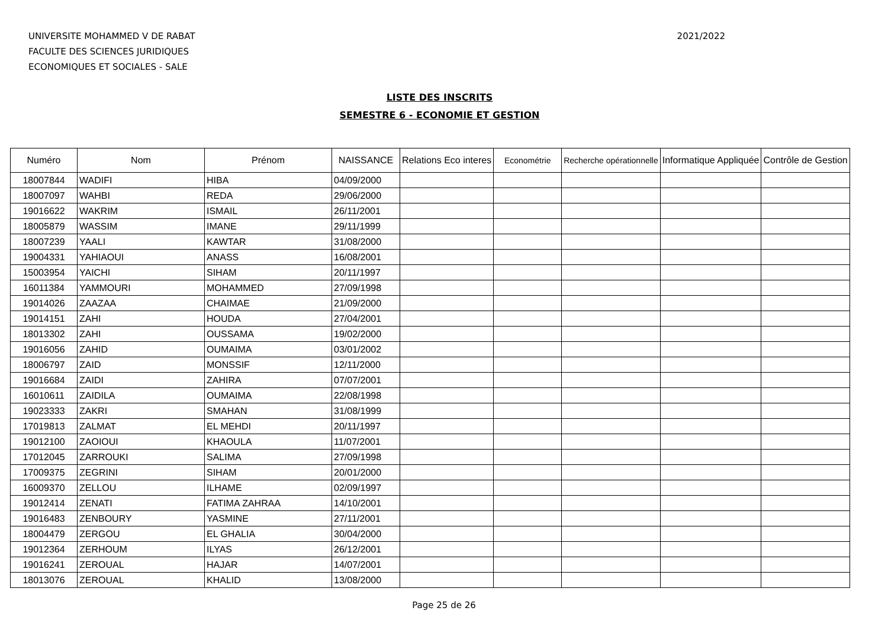UNIVERSITE MOHAMMED V DE RABAT
FACULTE DES SCIENCES JURIDIQUES
ECONOMIQUES ET SOCIALES - SALE
2021/2022
LISTE DES INSCRITS
SEMESTRE 6 - ECONOMIE ET GESTION
| Numéro | Nom | Prénom | NAISSANCE | Relations Eco interes | Econométrie | Recherche opérationnelle | Informatique Appliquée | Contrôle de Gestion |
| --- | --- | --- | --- | --- | --- | --- | --- | --- |
| 18007844 | WADIFI | HIBA | 04/09/2000 | | | | | |
| 18007097 | WAHBI | REDA | 29/06/2000 | | | | | |
| 19016622 | WAKRIM | ISMAIL | 26/11/2001 | | | | | |
| 18005879 | WASSIM | IMANE | 29/11/1999 | | | | | |
| 18007239 | YAALI | KAWTAR | 31/08/2000 | | | | | |
| 19004331 | YAHIAOUI | ANASS | 16/08/2001 | | | | | |
| 15003954 | YAICHI | SIHAM | 20/11/1997 | | | | | |
| 16011384 | YAMMOURI | MOHAMMED | 27/09/1998 | | | | | |
| 19014026 | ZAAZAA | CHAIMAE | 21/09/2000 | | | | | |
| 19014151 | ZAHI | HOUDA | 27/04/2001 | | | | | |
| 18013302 | ZAHI | OUSSAMA | 19/02/2000 | | | | | |
| 19016056 | ZAHID | OUMAIMA | 03/01/2002 | | | | | |
| 18006797 | ZAID | MONSSIF | 12/11/2000 | | | | | |
| 19016684 | ZAIDI | ZAHIRA | 07/07/2001 | | | | | |
| 16010611 | ZAIDILA | OUMAIMA | 22/08/1998 | | | | | |
| 19023333 | ZAKRI | SMAHAN | 31/08/1999 | | | | | |
| 17019813 | ZALMAT | EL MEHDI | 20/11/1997 | | | | | |
| 19012100 | ZAOIOUI | KHAOULA | 11/07/2001 | | | | | |
| 17012045 | ZARROUKI | SALIMA | 27/09/1998 | | | | | |
| 17009375 | ZEGRINI | SIHAM | 20/01/2000 | | | | | |
| 16009370 | ZELLOU | ILHAME | 02/09/1997 | | | | | |
| 19012414 | ZENATI | FATIMA ZAHRAA | 14/10/2001 | | | | | |
| 19016483 | ZENBOURY | YASMINE | 27/11/2001 | | | | | |
| 18004479 | ZERGOU | EL GHALIA | 30/04/2000 | | | | | |
| 19012364 | ZERHOUM | ILYAS | 26/12/2001 | | | | | |
| 19016241 | ZEROUAL | HAJAR | 14/07/2001 | | | | | |
| 18013076 | ZEROUAL | KHALID | 13/08/2000 | | | | | |
Page 25 de 26